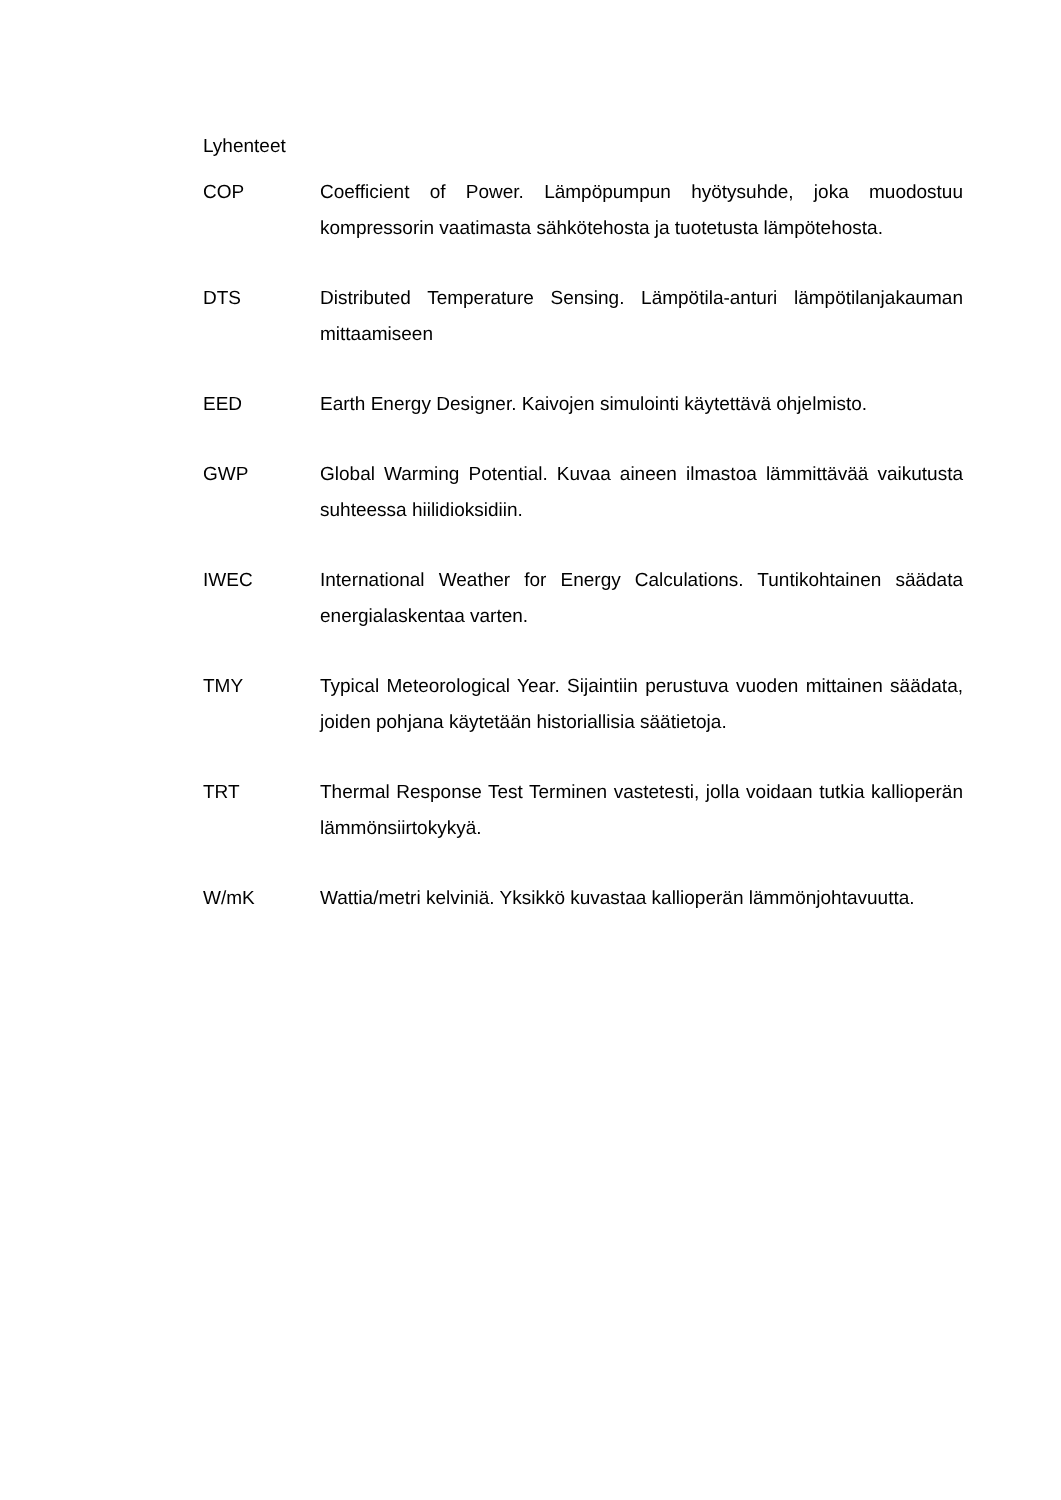Lyhenteet
COP Coefficient of Power. Lämpöpumpun hyötysuhde, joka muodostuu kompressorin vaatimasta sähkötehosta ja tuotetusta lämpötehosta.
DTS Distributed Temperature Sensing. Lämpötila-anturi lämpötilanja­kauman mittaamiseen
EED Earth Energy Designer. Kaivojen simulointi käytettävä ohjelmisto.
GWP Global Warming Potential. Kuvaa aineen ilmastoa lämmittävää vai­kutusta suhteessa hiilidioksidiin.
IWEC International Weather for Energy Calculations. Tuntikohtainen sää­data energialaskentaa varten.
TMY Typical Meteorological Year. Sijaintiin perustuva vuoden mittainen säädata, joiden pohjana käytetään historiallisia säätietoja.
TRT Thermal Response Test Terminen vastetesti, jolla voidaan tutkia kal­lioperän lämmönsiirtokykyä.
W/mK Wattia/metri kelviniä. Yksikkö kuvastaa kallioperän lämmönjohta­vuutta.